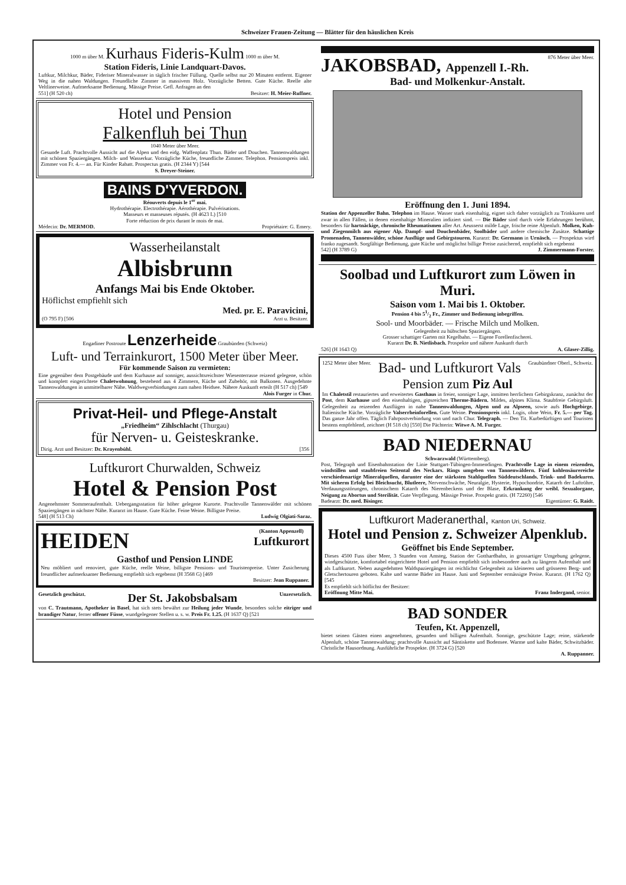Schweizer Frauen-Zeitung — Blätter für den häuslichen Kreis
1000 m über M. Kurhaus Fideris-Kulm 1000 m über M.
Station Fideris, Linie Landquart-Davos.
Luftkur, Milchkur, Bäder, Fideriser Mineralwasser in täglich frischer Füllung. Quelle selbst nur 20 Minuten entfernt. Eigener Weg in die nahen Waldungen. Freundliche Zimmer in massivem Holz. Vorzügliche Betten. Gute Küche. Reelle alte Veltlinerweine. Aufmerksame Bedienung. Mässige Preise. Gefl. Anfragen an den
551] (H 520 ch) Besitzer: H. Meier-Ruffner.
Hotel und Pension
Falkenfluh bei Thun
1040 Meter über Meer.
Gesunde Luft. Prachtvolle Aussicht auf die Alpen und den eidg. Waffenplatz Thun. Bäder und Douchen. Tannenwaldungen mit schönen Spaziergängen. Milch- und Wasserkur. Vorzügliche Küche, freundliche Zimmer. Telephon. Pensionspreis inkl. Zimmer von Fr. 4.— an. Für Kinder Rabatt. Prospectus gratis. (H 2344 Y) [544
S. Dreyer-Steiner.
BAINS D'YVERDON.
Réouverts depuis le 1<sup>er</sup> mai.
Hydrothérapie. Electrothérapie. Aérothérapie. Pulvérisations.
Masseurs et masseuses réputés. (H 4623 L) [510
Forte réduction de prix durant le mois de mai.
Médecin: Dr. MERMOD. Propriétaire: G. Emery.
Wasserheilanstalt
Albisbrunn
Anfangs Mai bis Ende Oktober.
Höflichst empfiehlt sich
Med. pr. E. Paravicini,
(O 795 F) [506 Arzt u. Besitzer.
Engadiner Postroute Lenzerheide Graubünden (Schweiz)
Luft- und Terrainkurort, 1500 Meter über Meer.
Für kommende Saison zu vermieten:
Eine gegenüber dem Postgebäude und dem Kurhause auf sonniger, aussichtsreichster Wiesenterrasse reizend gelegene, schön und komplett eingerichtete Chaletwohnung, bestehend aus 4 Zimmern, Küche und Zubehör, mit Balkonen. Ausgedehnte Tannenwaldungen in unmittelbarer Nähe. Waldwegverbindungen zum nahen Heidsee. Nähere Auskunft erteilt (H 517 ch) [549
Alois Furger in Chur.
Privat-Heil- und Pflege-Anstalt
„Friedheim“ Zihlschlacht (Thurgau)
für Nerven- u. Geisteskranke.
Dirig. Arzt und Besitzer: Dr. Krayenbühl. [356
Luftkurort Churwalden, Schweiz
Hotel & Pension Post
Angenehmster Sommeraufenthalt. Uebergangsstation für höher gelegene Kurorte. Prachtvolle Tannenwälder mit schönen Spaziergängen in nächster Nähe. Kurarzt im Hause. Gute Küche. Feine Weine. Billigste Preise.
548] (H 513 Ch) Ludwig Olgiati-Saraz.
HEIDEN (Kanton Appenzell)
Luftkurort
Gasthof und Pension LINDE
Neu möbliert und renoviert, gute Küche, reelle Weine, billigste Pensions- und Touristenpreise. Unter Zusicherung freundlicher aufmerksamer Bedienung empfiehlt sich ergebenst (H 3568 G) [469
Besitzer: Jean Ruppaner.
Gesetzlich geschützt. Der St. Jakobsbalsam Unzersetzlich.
von C. Trautmann, Apotheker in Basel, hat sich stets bewährt zur Heilung jeder Wunde, besonders solche eitriger und brandiger Natur, ferner offener Füsse, wundgelegener Stellen u. s. w. Preis Fr. 1.25. (H 1637 Q) [521
JAKOBSBAD, Appenzell I.-Rh. 876 Meter über Meer.
Bad- und Molkenkur-Anstalt.
Eröffnung den 1. Juni 1894.
Station der Appenzeller Bahn. Telephon im Hause. Wasser stark eisenhaltig, eignet sich daher vorzüglich zu Trinkkuren und zwar in allen Fällen, in denen eisenhaltige Mineralien indiziert sind. — Die Bäder sind durch viele Erfahrungen berühmt, besonders für hartnäckige, chronische Rheumatismen aller Art. Aeusserst milde Lage, frische reine Alpenluft. Molken, Kuh- und Ziegenmilch aus eigener Alp. Dampf- und Douchenbäder, Soolbäder und andere chemische Zusätze. Schattige Promenaden, Tannenwälder, schöne Ausflüge und Gebirgstouren. Kurarzt: Dr. Germann in Urnäsch. — Prospektus wird franko zugesandt. Sorgfältige Bedienung, gute Küche und möglichst billige Preise zusichernd, empfiehlt sich ergebenst
542] (H 3789 G) J. Zimmermann-Forster.
Soolbad und Luftkurort zum Löwen in Muri.
Saison vom 1. Mai bis 1. Oktober.
Pension 4 bis 51/2 Fr., Zimmer und Bedienung inbegriffen.
Sool- und Moorbäder. — Frische Milch und Molken.
Gelegenheit zu hübschen Spaziergängen.
Grosser schattiger Garten mit Kegelbahn. — Eigene Forellenfischerei.
Kurarzt Dr. B. Nietlisbach. Prospekte und nähere Auskunft durch
526] (H 1643 Q) A. Glaser-Zillig.
1252 Meter über Meer. Bad- und Luftkurort Vals Graubündner Oberl., Schweiz.
Pension zum Piz Aul
Im Chaletstil restauriertes und erweitertes Gasthaus in freier, sonniger Lage, inmitten herrlichem Gebirgskranz, zunächst der Post, dem Kurhause und den eisenhaltigen, gipsreichen Therme-Bädern. Mildes, alpines Klima. Staubfreie Gebirgsluft. Gelegenheit zu reizenden Ausflügen in nahe Tannenwaldungen, Alpen und zu Alpseen, sowie aufs Hochgebirge. Italienische Küche. Vorzügliche Valserrheinforellen. Gute Weine. Pensionspreis inkl. Logis, ohne Wein, Fr. 5.— per Tag. Das ganze Jahr offen. Täglich Fahrpostverbindung von und nach Chur. Telegraph. — Den Tit. Kurbedürftigen und Touristen bestens empfehlend, zeichnet (H 518 ch) [550] Die Pächterin: Witwe A. M. Furger.
BAD NIEDERNAU
Schwarzwald (Württemberg).
Post, Telegraph und Eisenbahnstation der Linie Stuttgart-Tübingen-Immendingen. Prachtvolle Lage in einem reizenden, windstillen und staubfreien Seitental des Neckars. Rings umgeben von Tannenwäldern. Fünf kohlensäurereiche verschiedenartige Mineralquellen, darunter eine der stärksten Stahlquellen Süddeutschlands. Trink- und Badekuren. Mit sicherm Erfolg bei Bleichsucht, Blutleere, Nervenschwäche, Neuralgie, Hysterie, Hypochondrie, Katarrh der Luftröhre, Verdauungsstörungen, chronischem Katarrh des Nierenbeckens und der Blase, Erkrankung der weibl. Sexualorgane, Neigung zu Abortus und Sterilität. Gute Verpflegung. Mässige Preise. Prospekt gratis. (H 72260) [546
Badearzt: Dr. med. Bisinger. Eigentümer: G. Raidt.
Luftkurort Maderanerthal, Kanton Uri, Schweiz.
Hotel und Pension z. Schweizer Alpenklub.
Geöffnet bis Ende September.
Dieses 4500 Fuss über Meer, 3 Stunden von Amsteg, Station der Gotthardbahn, in grossartiger Umgebung gelegene, windgeschützte, komfortabel eingerichtete Hotel und Pension empfiehlt sich insbesondere auch zu längerm Aufenthalt und als Luftkurort. Neben ausgedehnten Waldspaziergängen ist reichlichst Gelegenheit zu kleineren und grösseren Berg- und Gletschertouren geboten. Kalte und warme Bäder im Hause. Juni und September ermässigte Preise. Kurarzt. (H 1762 Q) [545
Es empfiehlt sich höflichst der Besitzer:
Eröffnung Mitte Mai. Franz Indergand, senior.
BAD SONDER
Teufen, Kt. Appenzell,
bietet seinen Gästen einen angenehmen, gesunden und billigen Aufenthalt. Sonnige, geschützte Lage; reine, stärkende Alpenluft, schöne Tannenwaldung; prachtvolle Aussicht auf Säntiskette und Bodensee. Warme und kalte Bäder, Schwitzbäder. Christliche Hausordnung. Ausführliche Prospekte. (H 3724 G) [520
A. Ruppanner.